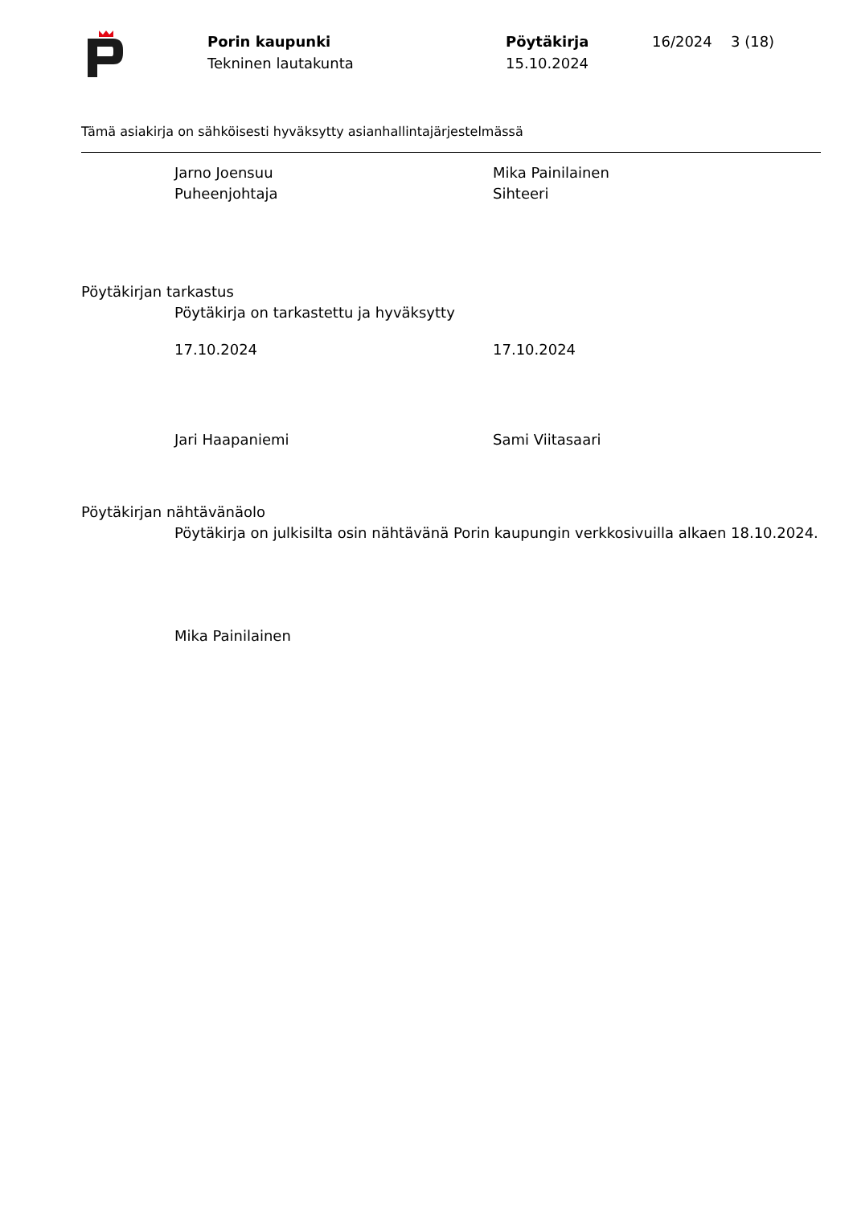Porin kaupunki
Tekninen lautakunta
Pöytäkirja
15.10.2024
16/2024 3 (18)
Tämä asiakirja on sähköisesti hyväksytty asianhallintajärjestelmässä
Jarno Joensuu
Puheenjohtaja
Mika Painilainen
Sihteeri
Pöytäkirjan tarkastus
Pöytäkirja on tarkastettu ja hyväksytty
17.10.2024 17.10.2024
Jari Haapaniemi Sami Viitasaari
Pöytäkirjan nähtävänäolo
Pöytäkirja on julkisilta osin nähtävänä Porin kaupungin verkkosivuilla alkaen 18.10.2024.
Mika Painilainen